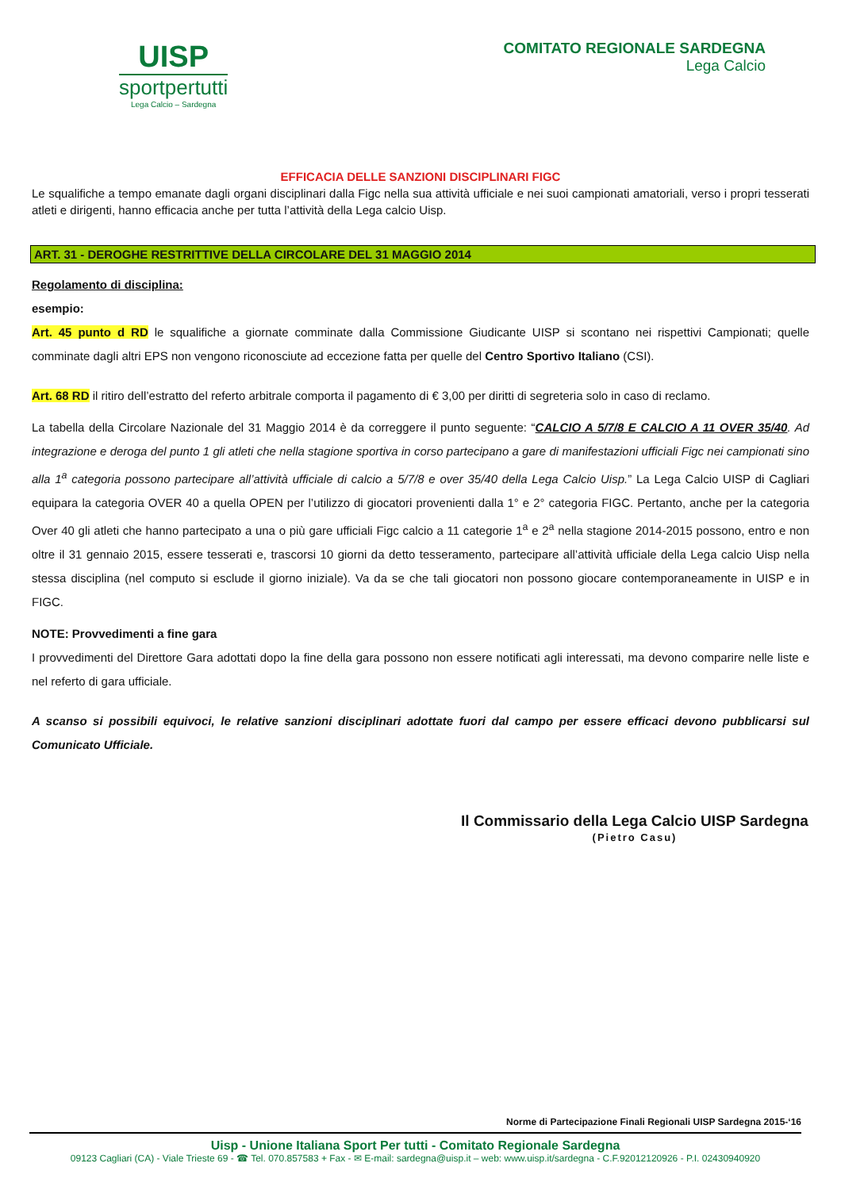UISP
sportpertutti
Lega Calcio – Sardegna
COMITATO REGIONALE SARDEGNA
Lega Calcio
EFFICACIA DELLE SANZIONI DISCIPLINARI FIGC
Le squalifiche a tempo emanate dagli organi disciplinari dalla Figc nella sua attività ufficiale e nei suoi campionati amatoriali, verso i propri tesserati atleti e dirigenti, hanno efficacia anche per tutta l’attività della Lega calcio Uisp.
ART. 31 - DEROGHE RESTRITTIVE DELLA CIRCOLARE DEL 31 MAGGIO 2014
Regolamento di disciplina:
esempio:
Art. 45 punto d RD le squalifiche a giornate comminate dalla Commissione Giudicante UISP si scontano nei rispettivi Campionati; quelle comminate dagli altri EPS non vengono riconosciute ad eccezione fatta per quelle del Centro Sportivo Italiano (CSI).
Art. 68 RD il ritiro dell’estratto del referto arbitrale comporta il pagamento di € 3,00 per diritti di segreteria solo in caso di reclamo.
La tabella della Circolare Nazionale del 31 Maggio 2014 è da correggere il punto seguente: “CALCIO A 5/7/8 E CALCIO A 11 OVER 35/40. Ad integrazione e deroga del punto 1 gli atleti che nella stagione sportiva in corso partecipano a gare di manifestazioni ufficiali Figc nei campionati sino alla 1<sup>a</sup> categoria possono partecipare all’attività ufficiale di calcio a 5/7/8 e over 35/40 della Lega Calcio Uisp.” La Lega Calcio UISP di Cagliari equipara la categoria OVER 40 a quella OPEN per l’utilizzo di giocatori provenienti dalla 1° e 2° categoria FIGC. Pertanto, anche per la categoria Over 40 gli atleti che hanno partecipato a una o più gare ufficiali Figc calcio a 11 categorie 1<sup>a</sup> e 2<sup>a</sup> nella stagione 2014-2015 possono, entro e non oltre il 31 gennaio 2015, essere tesserati e, trascorsi 10 giorni da detto tesseramento, partecipare all’attività ufficiale della Lega calcio Uisp nella stessa disciplina (nel computo si esclude il giorno iniziale). Va da se che tali giocatori non possono giocare contemporaneamente in UISP e in FIGC.
NOTE: Provvedimenti a fine gara
I provvedimenti del Direttore Gara adottati dopo la fine della gara possono non essere notificati agli interessati, ma devono comparire nelle liste e nel referto di gara ufficiale.
A scanso si possibili equivoci, le relative sanzioni disciplinari adottate fuori dal campo per essere efficaci devono pubblicarsi sul Comunicato Ufficiale.
Il Commissario della Lega Calcio UISP Sardegna
(Pietro Casu)
Norme di Partecipazione Finali Regionali UISP Sardegna 2015-‘16
Uisp - Unione Italiana Sport Per tutti - Comitato Regionale Sardegna
09123 Cagliari (CA) - Viale Trieste 69 - ☎ Tel. 070.857583 + Fax - ✉ E-mail: sardegna@uisp.it – web: www.uisp.it/sardegna - C.F.92012120926 - P.I. 02430940920